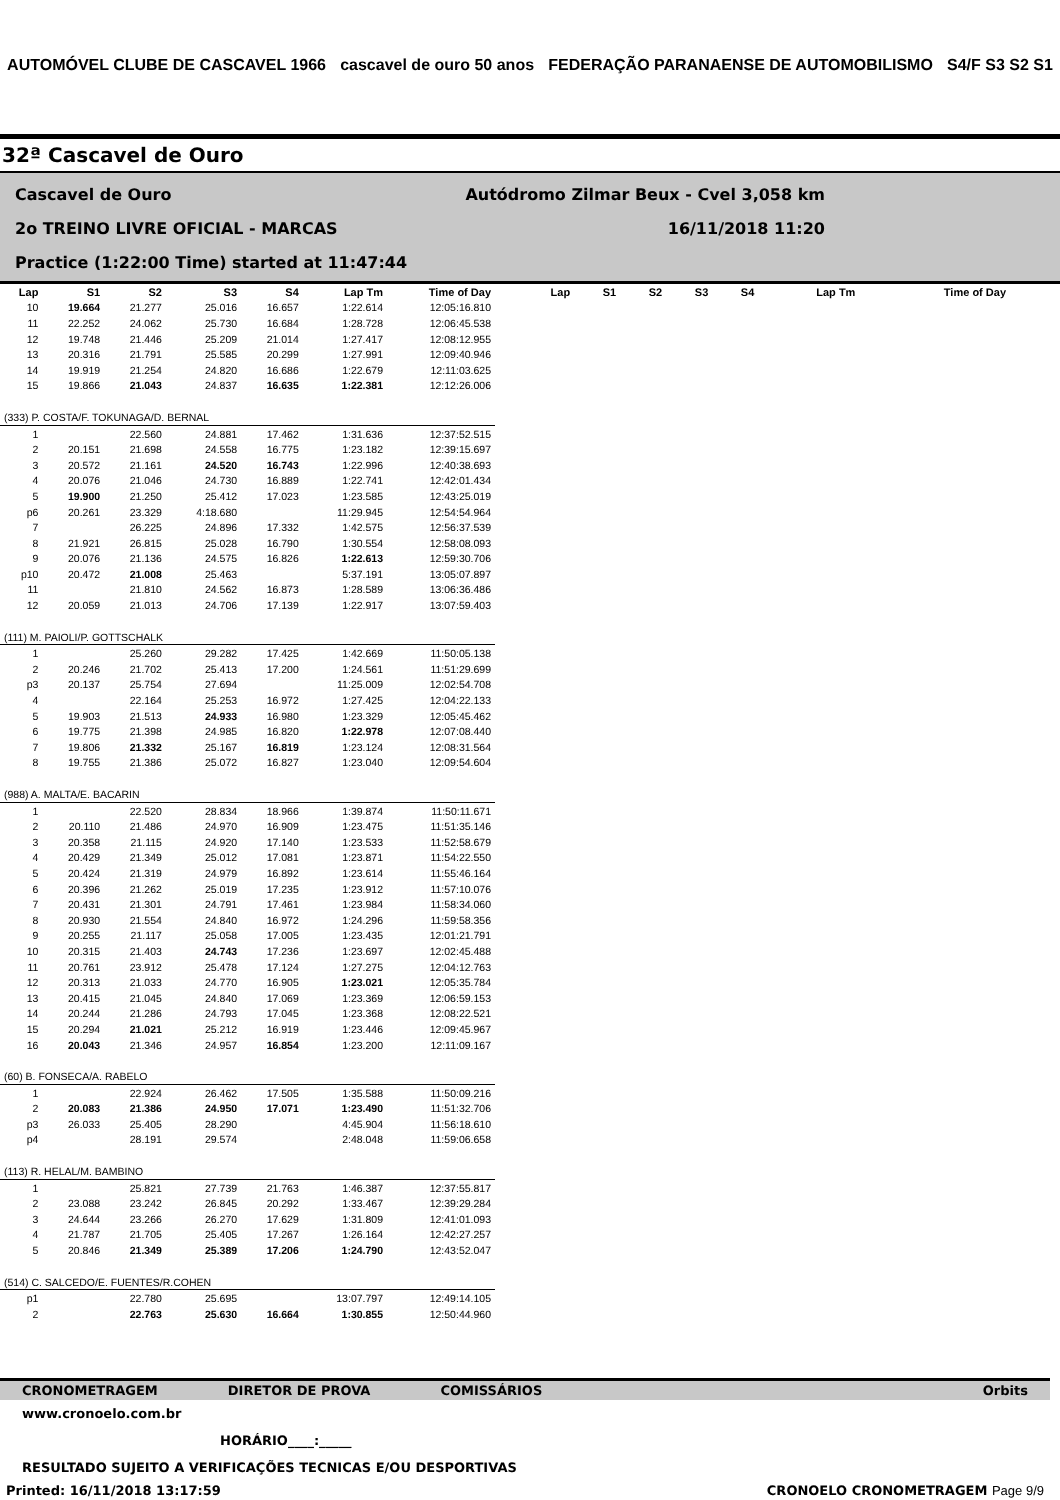AUTOMÓVEL CLUBE DE CASCAVEL 1966 cascavel de ouro 50 anos FEDERAÇÃO PARANAENSE DE AUTOMOBILISMO S4/F S3 S2 S1
32ª Cascavel de Ouro
Cascavel de Ouro Autódromo Zilmar Beux - Cvel 3,058 km
2o TREINO LIVRE OFICIAL - MARCAS 16/11/2018 11:20
Practice (1:22:00 Time) started at 11:47:44
| Lap | S1 | S2 | S3 | S4 | Lap Tm | Time of Day |
| --- | --- | --- | --- | --- | --- | --- |
| 10 | 19.664 | 21.277 | 25.016 | 16.657 | 1:22.614 | 12:05:16.810 |
| 11 | 22.252 | 24.062 | 25.730 | 16.684 | 1:28.728 | 12:06:45.538 |
| 12 | 19.748 | 21.446 | 25.209 | 21.014 | 1:27.417 | 12:08:12.955 |
| 13 | 20.316 | 21.791 | 25.585 | 20.299 | 1:27.991 | 12:09:40.946 |
| 14 | 19.919 | 21.254 | 24.820 | 16.686 | 1:22.679 | 12:11:03.625 |
| 15 | 19.866 | 21.043 | 24.837 | 16.635 | 1:22.381 | 12:12:26.006 |
| (333) P. COSTA/F. TOKUNAGA/D. BERNAL | | | | | | |
| 1 | | 22.560 | 24.881 | 17.462 | 1:31.636 | 12:37:52.515 |
| 2 | 20.151 | 21.698 | 24.558 | 16.775 | 1:23.182 | 12:39:15.697 |
| 3 | 20.572 | 21.161 | 24.520 | 16.743 | 1:22.996 | 12:40:38.693 |
| 4 | 20.076 | 21.046 | 24.730 | 16.889 | 1:22.741 | 12:42:01.434 |
| 5 | 19.900 | 21.250 | 25.412 | 17.023 | 1:23.585 | 12:43:25.019 |
| p6 | 20.261 | 23.329 | 4:18.680 | | 11:29.945 | 12:54:54.964 |
| 7 | | 26.225 | 24.896 | 17.332 | 1:42.575 | 12:56:37.539 |
| 8 | 21.921 | 26.815 | 25.028 | 16.790 | 1:30.554 | 12:58:08.093 |
| 9 | 20.076 | 21.136 | 24.575 | 16.826 | 1:22.613 | 12:59:30.706 |
| p10 | 20.472 | 21.008 | 25.463 | | 5:37.191 | 13:05:07.897 |
| 11 | | 21.810 | 24.562 | 16.873 | 1:28.589 | 13:06:36.486 |
| 12 | 20.059 | 21.013 | 24.706 | 17.139 | 1:22.917 | 13:07:59.403 |
| (111) M. PAIOLI/P. GOTTSCHALK | | | | | | |
| 1 | | 25.260 | 29.282 | 17.425 | 1:42.669 | 11:50:05.138 |
| 2 | 20.246 | 21.702 | 25.413 | 17.200 | 1:24.561 | 11:51:29.699 |
| p3 | 20.137 | 25.754 | 27.694 | | 11:25.009 | 12:02:54.708 |
| 4 | | 22.164 | 25.253 | 16.972 | 1:27.425 | 12:04:22.133 |
| 5 | 19.903 | 21.513 | 24.933 | 16.980 | 1:23.329 | 12:05:45.462 |
| 6 | 19.775 | 21.398 | 24.985 | 16.820 | 1:22.978 | 12:07:08.440 |
| 7 | 19.806 | 21.332 | 25.167 | 16.819 | 1:23.124 | 12:08:31.564 |
| 8 | 19.755 | 21.386 | 25.072 | 16.827 | 1:23.040 | 12:09:54.604 |
| (988) A. MALTA/E. BACARIN | | | | | | |
| 1 | | 22.520 | 28.834 | 18.966 | 1:39.874 | 11:50:11.671 |
| 2 | 20.110 | 21.486 | 24.970 | 16.909 | 1:23.475 | 11:51:35.146 |
| 3 | 20.358 | 21.115 | 24.920 | 17.140 | 1:23.533 | 11:52:58.679 |
| 4 | 20.429 | 21.349 | 25.012 | 17.081 | 1:23.871 | 11:54:22.550 |
| 5 | 20.424 | 21.319 | 24.979 | 16.892 | 1:23.614 | 11:55:46.164 |
| 6 | 20.396 | 21.262 | 25.019 | 17.235 | 1:23.912 | 11:57:10.076 |
| 7 | 20.431 | 21.301 | 24.791 | 17.461 | 1:23.984 | 11:58:34.060 |
| 8 | 20.930 | 21.554 | 24.840 | 16.972 | 1:24.296 | 11:59:58.356 |
| 9 | 20.255 | 21.117 | 25.058 | 17.005 | 1:23.435 | 12:01:21.791 |
| 10 | 20.315 | 21.403 | 24.743 | 17.236 | 1:23.697 | 12:02:45.488 |
| 11 | 20.761 | 23.912 | 25.478 | 17.124 | 1:27.275 | 12:04:12.763 |
| 12 | 20.313 | 21.033 | 24.770 | 16.905 | 1:23.021 | 12:05:35.784 |
| 13 | 20.415 | 21.045 | 24.840 | 17.069 | 1:23.369 | 12:06:59.153 |
| 14 | 20.244 | 21.286 | 24.793 | 17.045 | 1:23.368 | 12:08:22.521 |
| 15 | 20.294 | 21.021 | 25.212 | 16.919 | 1:23.446 | 12:09:45.967 |
| 16 | 20.043 | 21.346 | 24.957 | 16.854 | 1:23.200 | 12:11:09.167 |
| (60) B. FONSECA/A. RABELO | | | | | | |
| 1 | | 22.924 | 26.462 | 17.505 | 1:35.588 | 11:50:09.216 |
| 2 | 20.083 | 21.386 | 24.950 | 17.071 | 1:23.490 | 11:51:32.706 |
| p3 | 26.033 | 25.405 | 28.290 | | 4:45.904 | 11:56:18.610 |
| p4 | | 28.191 | 29.574 | | 2:48.048 | 11:59:06.658 |
| (113) R. HELAL/M. BAMBINO | | | | | | |
| 1 | | 25.821 | 27.739 | 21.763 | 1:46.387 | 12:37:55.817 |
| 2 | 23.088 | 23.242 | 26.845 | 20.292 | 1:33.467 | 12:39:29.284 |
| 3 | 24.644 | 23.266 | 26.270 | 17.629 | 1:31.809 | 12:41:01.093 |
| 4 | 21.787 | 21.705 | 25.405 | 17.267 | 1:26.164 | 12:42:27.257 |
| 5 | 20.846 | 21.349 | 25.389 | 17.206 | 1:24.790 | 12:43:52.047 |
| (514) C. SALCEDO/E. FUENTES/R.COHEN | | | | | | |
| p1 | | 22.780 | 25.695 | | 13:07.797 | 12:49:14.105 |
| 2 | | 22.763 | 25.630 | 16.664 | 1:30.855 | 12:50:44.960 |
| Lap | S1 | S2 | S3 | S4 | Lap Tm | Time of Day |
| --- | --- | --- | --- | --- | --- | --- |
CRONOMETRAGEM DIRETOR DE PROVA COMISSÁRIOS Orbits
www.cronoelo.com.br
HORÁRIO____:_____
RESULTADO SUJEITO A VERIFICAÇÕES TECNICAS E/OU DESPORTIVAS
Printed: 16/11/2018 13:17:59 CRONOELO CRONOMETRAGEM Page 9/9